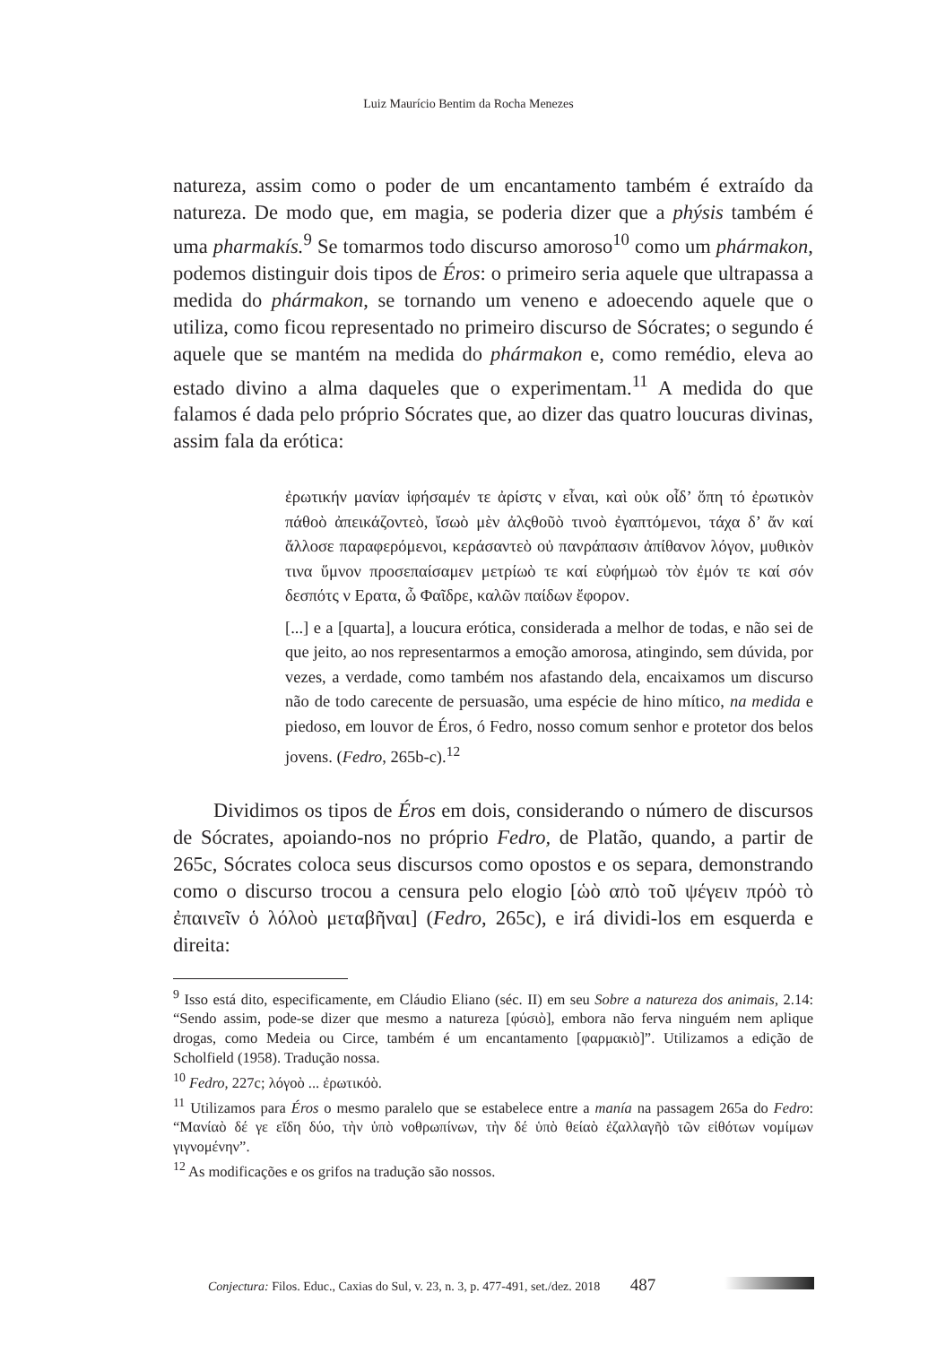Luiz Maurício Bentim da Rocha Menezes
natureza, assim como o poder de um encantamento também é extraído da natureza. De modo que, em magia, se poderia dizer que a phýsis também é uma pharmakís.<sup>9</sup> Se tomarmos todo discurso amoroso<sup>10</sup> como um phármakon, podemos distinguir dois tipos de Éros: o primeiro seria aquele que ultrapassa a medida do phármakon, se tornando um veneno e adoecendo aquele que o utiliza, como ficou representado no primeiro discurso de Sócrates; o segundo é aquele que se mantém na medida do phármakon e, como remédio, eleva ao estado divino a alma daqueles que o experimentam.<sup>11</sup> A medida do que falamos é dada pelo próprio Sócrates que, ao dizer das quatro loucuras divinas, assim fala da erótica:
ἐρωτικήν μανίαν ἱφήσαμέν τε ἀρίστς ν εἶναι, καὶ οὐκ οἶδ’ ὅπη τό ἐρωτικὸν πάθοὸ ἀπεικάζοντεὸ, ἴσωὸ μὲν ἀλςθοῦὸ τινοὸ ἐγαπτόμενοι, τάχα δ’ ἄν καί ἄλλοσε παραφερόμενοι, κεράσαντεὸ οὐ πανράπασιν ἀπίθανον λόγον, μυθικὸν τινα ὕμνον προσεπαίσαμεν μετρίωὸ τε καί εὐφήμωὸ τὸν ἐμόν τε καί σόν δεσπότς ν Ερατα, ὦ Φαῖδρε, καλῶν παίδων ἔφορον.
[...] e a [quarta], a loucura erótica, considerada a melhor de todas, e não sei de que jeito, ao nos representarmos a emoção amorosa, atingindo, sem dúvida, por vezes, a verdade, como também nos afastando dela, encaixamos um discurso não de todo carecente de persuasão, uma espécie de hino mítico, na medida e piedoso, em louvor de Éros, ó Fedro, nosso comum senhor e protetor dos belos jovens. (Fedro, 265b-c).<sup>12</sup>
Dividimos os tipos de Éros em dois, considerando o número de discursos de Sócrates, apoiando-nos no próprio Fedro, de Platão, quando, a partir de 265c, Sócrates coloca seus discursos como opostos e os separa, demonstrando como o discurso trocou a censura pelo elogio [ὡὸ απὸ τοῦ ψέγειν πρόὸ τὸ ἐπαινεῖν ὁ λόλοὸ μεταβῆναι] (Fedro, 265c), e irá dividi-los em esquerda e direita:
<sup>9</sup> Isso está dito, especificamente, em Cláudio Eliano (séc. II) em seu Sobre a natureza dos animais, 2.14: “Sendo assim, pode-se dizer que mesmo a natureza [φύσιὸ], embora não ferva ninguém nem aplique drogas, como Medeia ou Circe, também é um encantamento [φαρμακιὸ]”. Utilizamos a edição de Scholfield (1958). Tradução nossa.
<sup>10</sup> Fedro, 227c; λόγοὸ ... ἐρωτικόὸ.
<sup>11</sup> Utilizamos para Éros o mesmo paralelo que se estabelece entre a manía na passagem 265a do Fedro: “Μανίαὸ δέ γε εἴδη δύο, τὴν ὑπὸ νοθρωπίνων, τὴν δέ ὑπὸ θείαὸ ἐζαλλαγῆὸ τῶν εἰθότων νομίμων γιγνομένην”.
<sup>12</sup> As modificações e os grifos na tradução são nossos.
Conjectura: Filos. Educ., Caxias do Sul, v. 23, n. 3, p. 477-491, set./dez. 2018 487